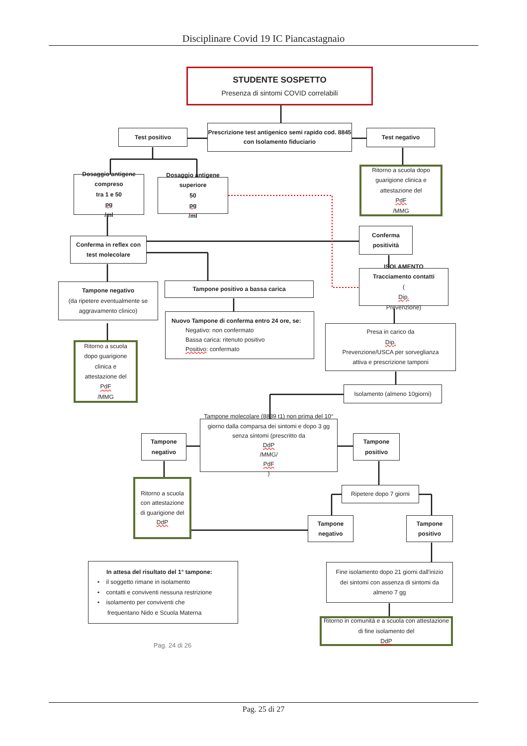Disciplinare Covid 19 IC Piancastagnaio
STUDENTE SOSPETTO
Presenza di sintomi COVID correlabili
Test positivo
Prescrizione test antigenico semi rapido cod. 8845 con Isolamento fiduciario
Test negativo
Dosaggio antigene compreso
tra 1 e 50
pg
/ml
Dosaggio antigene superiore
50
pg
/ml
Ritorno a scuola dopo guarigione clinica e attestazione del
PdF
/MMG
Conferma in reflex con test molecolare
Conferma positività
Tampone negativo
(da ripetere eventualmente se aggravamento clinico)
Tampone positivo a bassa carica
ISOLAMENTO
Tracciamento contatti
(Dip.
Prevenzione)
Ritorno a scuola dopo guarigione clinica e attestazione del
PdF
/MMG
Nuovo Tampone di conferma entro 24 ore, se:
Negativo: non confermato
Bassa carica: ritenuto positivo
Positivo: confermato
Presa in carico da
Dip.
Prevenzione/USCA per sorveglianza attiva e prescrizione tamponi
Isolamento (almeno 10giorni)
Tampone negativo
Tampone molecolare (8839 t1) non prima del 10° giorno dalla comparsa dei sintomi e dopo 3 gg senza sintomi (prescritto da
DdP
/MMG/
PdF)
Tampone positivo
Ritorno a scuola con attestazione di guarigione del
DdP
Ripetere dopo 7 giorni
Tampone negativo
Tampone positivo
In attesa del risultato del 1° tampone:
• il soggetto rimane in isolamento
• contatti e conviventi nessuna restrizione
• isolamento per conviventi che
frequentano Nido e Scuola Materna
Pag. 24 di 26
Fine isolamento dopo 21 giorni dall'inizio dei sintomi con assenza di sintomi da almeno 7 gg
Ritorno in comunità e a scuola con attestazione di fine isolamento del
DdP
Pag. 25 di 27